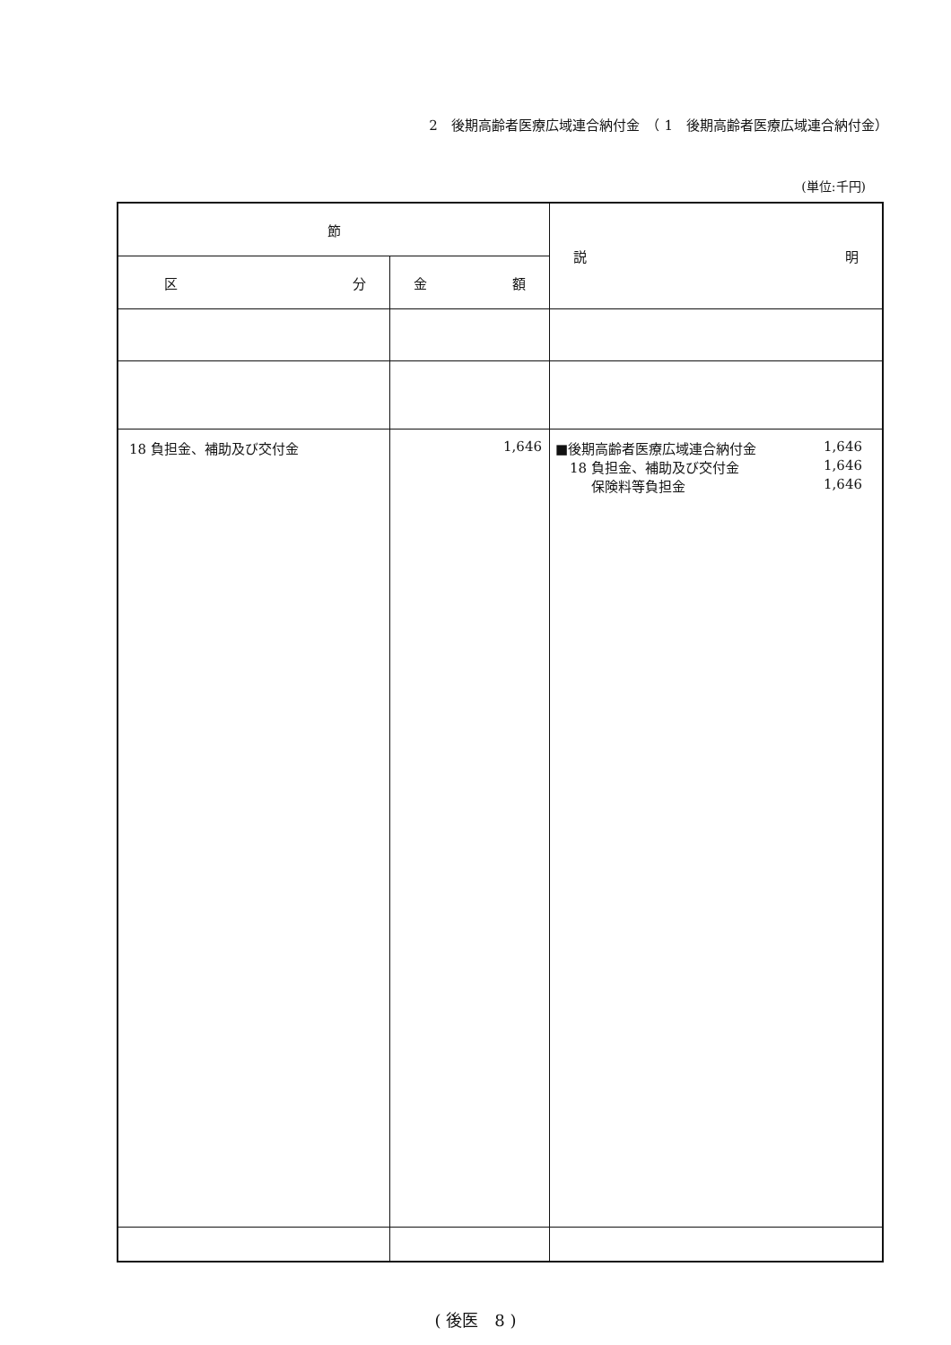2　後期高齢者医療広域連合納付金　（ 1　後期高齢者医療広域連合納付金）
(単位:千円)
| 節 | | 説 明 |
| --- | --- | --- |
| 区 分 | 金 額 | |
| 18 負担金、補助及び交付金 | 1,646 | ■後期高齢者医療広域連合納付金 1,646 18 負担金、補助及び交付金 1,646 保険料等負担金 1,646 |
( 後医　8 )